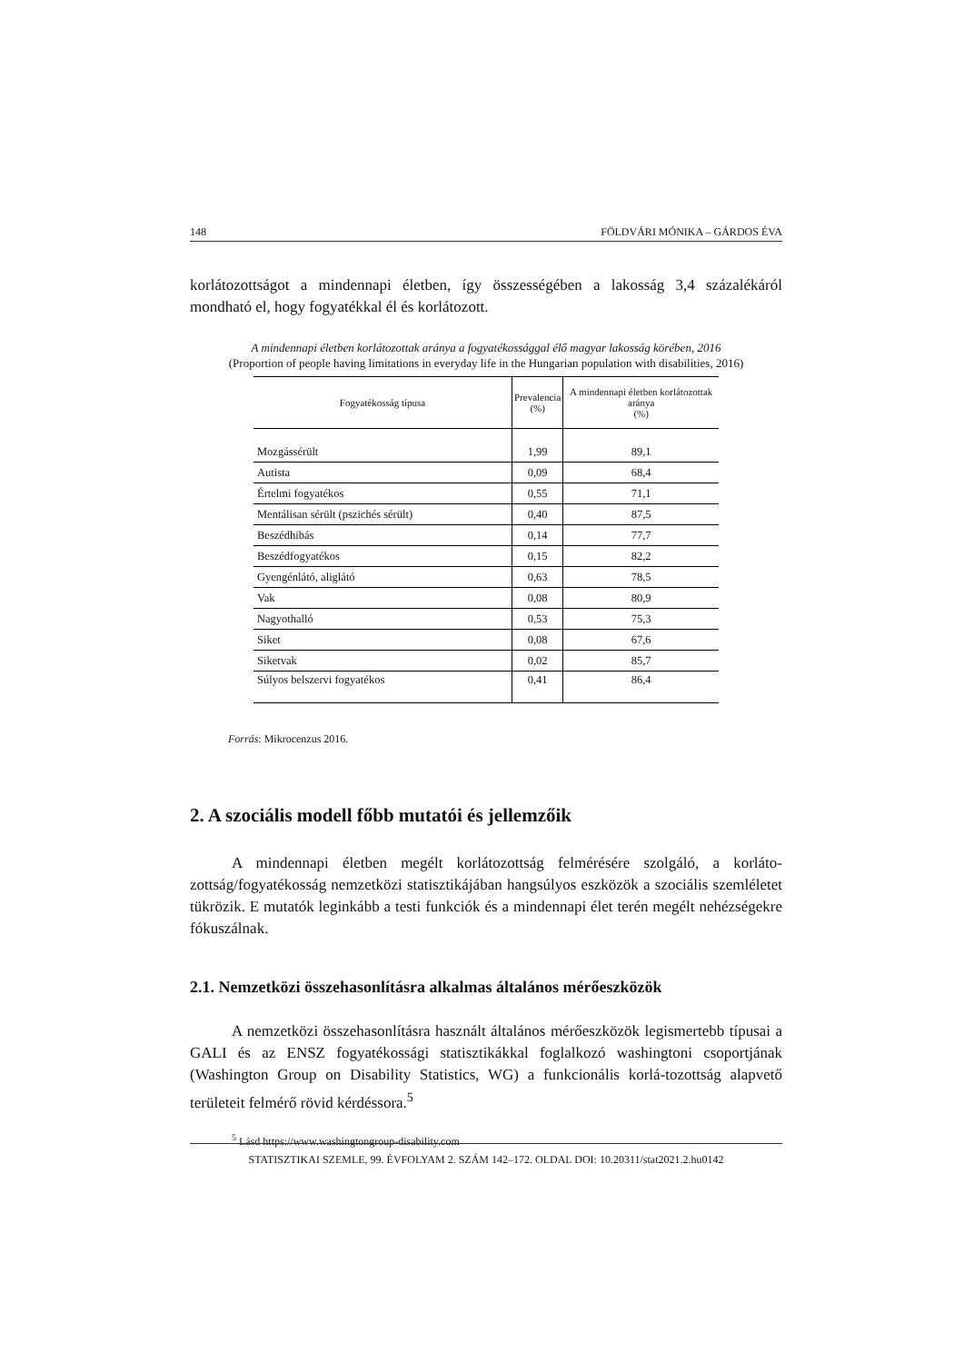148 FÖLDVÁRI MÓNIKA – GÁRDOS ÉVA
korlátozottságot a mindennapi életben, így összességében a lakosság 3,4 százalékáról mondható el, hogy fogyatékkal él és korlátozott.
A mindennapi életben korlátozottak aránya a fogyatékossággal élő magyar lakosság körében, 2016
(Proportion of people having limitations in everyday life in the Hungarian population with disabilities, 2016)
| Fogyatékosság típusa | Prevalencia (%) | A mindennapi életben korlátozottak aránya (%) |
| --- | --- | --- |
| Mozgássérült | 1,99 | 89,1 |
| Autista | 0,09 | 68,4 |
| Értelmi fogyatékos | 0,55 | 71,1 |
| Mentálisan sérült (pszichés sérült) | 0,40 | 87,5 |
| Beszédhibás | 0,14 | 77,7 |
| Beszédfogyatékos | 0,15 | 82,2 |
| Gyengénlátó, aliglátó | 0,63 | 78,5 |
| Vak | 0,08 | 80,9 |
| Nagyothalló | 0,53 | 75,3 |
| Siket | 0,08 | 67,6 |
| Siketvak | 0,02 | 85,7 |
| Súlyos belszervi fogyatékos | 0,41 | 86,4 |
Forrás: Mikrocenzus 2016.
2. A szociális modell főbb mutatói és jellemzőik
A mindennapi életben megélt korlátozottság felmérésére szolgáló, a korláto-zottság/fogyatékosság nemzetközi statisztikájában hangsúlyos eszközök a szociális szemléletet tükrözik. E mutatók leginkább a testi funkciók és a mindennapi élet terén megélt nehézségekre fókuszálnak.
2.1. Nemzetközi összehasonlításra alkalmas általános mérőeszközök
A nemzetközi összehasonlításra használt általános mérőeszközök legismertebb típusai a GALI és az ENSZ fogyatékossági statisztikákkal foglalkozó washingtoni csoportjának (Washington Group on Disability Statistics, WG) a funkcionális korlá-tozottság alapvető területeit felmérő rövid kérdéssora.<sup>5</sup>
<sup>5</sup> Lásd https://www.washingtongroup-disability.com
STATISZTIKAI SZEMLE, 99. ÉVFOLYAM 2. SZÁM 142–172. OLDAL DOI: 10.20311/stat2021.2.hu0142